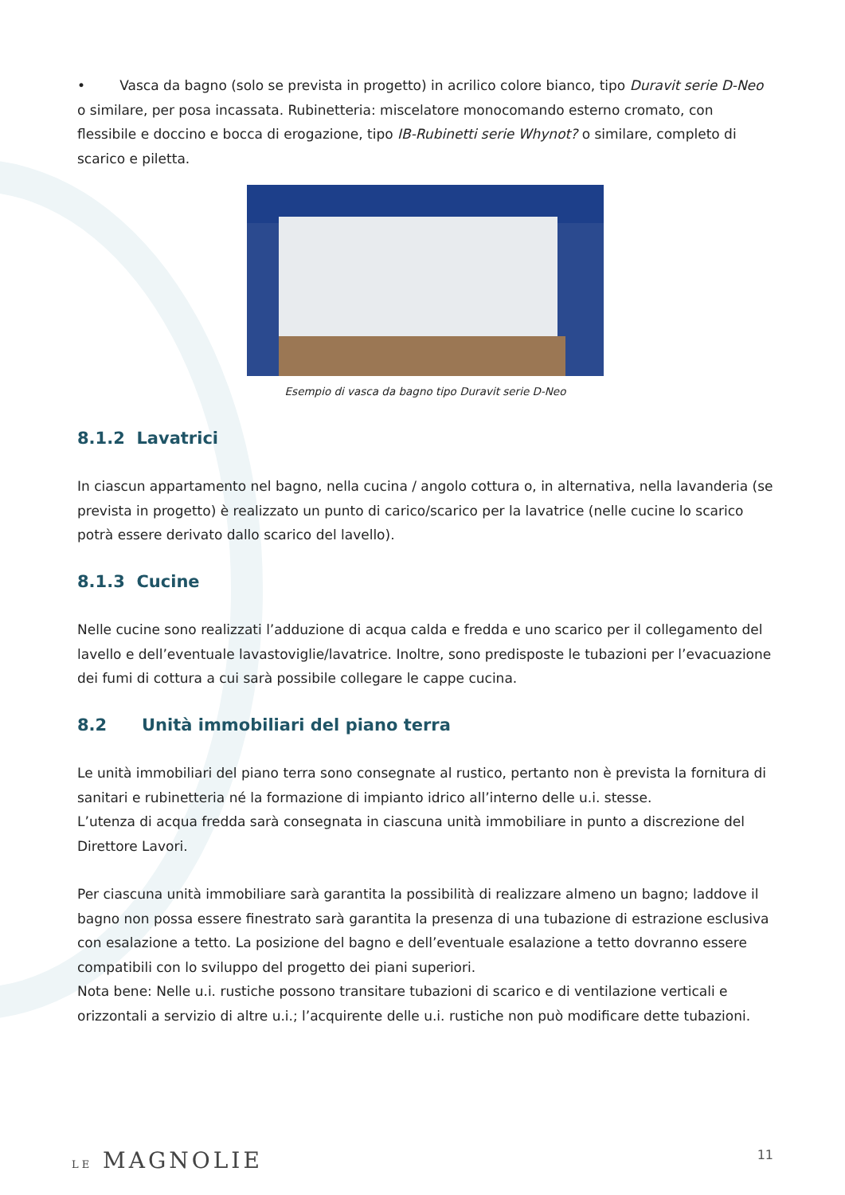• Vasca da bagno (solo se prevista in progetto) in acrilico colore bianco, tipo Duravit serie D-Neo o similare, per posa incassata. Rubinetteria: miscelatore monocomando esterno cromato, con flessibile e doccino e bocca di erogazione, tipo IB-Rubinetti serie Whynot? o similare, completo di scarico e piletta.
Esempio di vasca da bagno tipo Duravit serie D-Neo
8.1.2 Lavatrici
In ciascun appartamento nel bagno, nella cucina / angolo cottura o, in alternativa, nella lavanderia (se prevista in progetto) è realizzato un punto di carico/scarico per la lavatrice (nelle cucine lo scarico potrà essere derivato dallo scarico del lavello).
8.1.3 Cucine
Nelle cucine sono realizzati l’adduzione di acqua calda e fredda e uno scarico per il collegamento del lavello e dell’eventuale lavastoviglie/lavatrice. Inoltre, sono predisposte le tubazioni per l’evacuazione dei fumi di cottura a cui sarà possibile collegare le cappe cucina.
8.2 Unità immobiliari del piano terra
Le unità immobiliari del piano terra sono consegnate al rustico, pertanto non è prevista la fornitura di sanitari e rubinetteria né la formazione di impianto idrico all’interno delle u.i. stesse.
L’utenza di acqua fredda sarà consegnata in ciascuna unità immobiliare in punto a discrezione del Direttore Lavori.
Per ciascuna unità immobiliare sarà garantita la possibilità di realizzare almeno un bagno; laddove il bagno non possa essere finestrato sarà garantita la presenza di una tubazione di estrazione esclusiva con esalazione a tetto. La posizione del bagno e dell’eventuale esalazione a tetto dovranno essere compatibili con lo sviluppo del progetto dei piani superiori.
Nota bene: Nelle u.i. rustiche possono transitare tubazioni di scarico e di ventilazione verticali e orizzontali a servizio di altre u.i.; l’acquirente delle u.i. rustiche non può modificare dette tubazioni.
LE MAGNOLIE 11